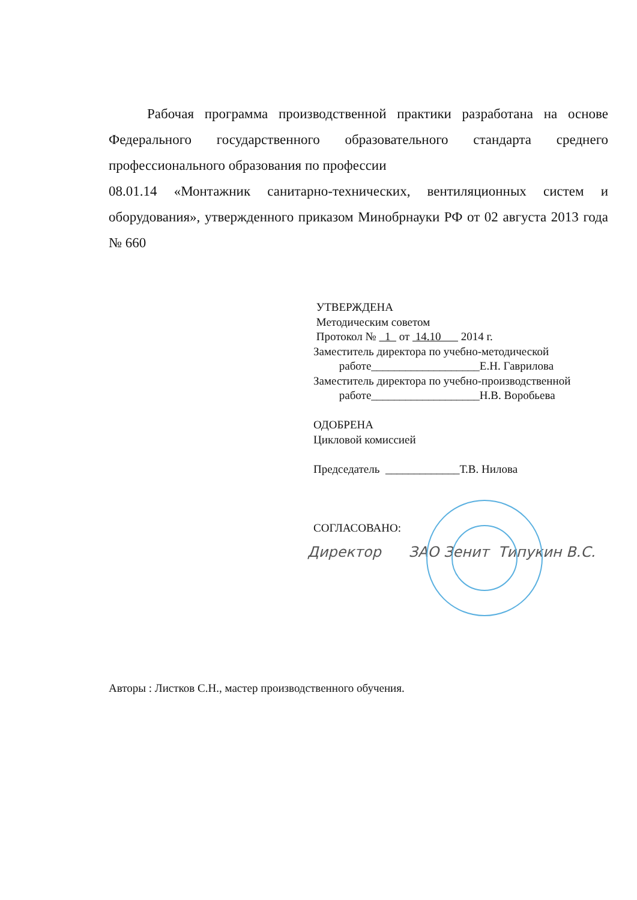Рабочая программа производственной практики разработана на основе Федерального государственного образовательного стандарта среднего профессионального образования по профессии
08.01.14 «Монтажник санитарно-технических, вентиляционных систем и оборудования», утвержденного приказом Минобрнауки РФ от 02 августа 2013 года № 660
УТВЕРЖДЕНА
Методическим советом
Протокол № 1 от 14.10 2014 г.
Заместитель директора по учебно-методической
работе___________________Е.Н. Гаврилова
Заместитель директора по учебно-производственной
работе___________________Н.В. Воробьева
ОДОБРЕНА
Цикловой комиссией
Председатель _____________Т.В. Нилова
СОГЛАСОВАНО:
Директор ЗАО Зенит Типукин В.С.
Авторы : Листков С.Н., мастер производственного обучения.